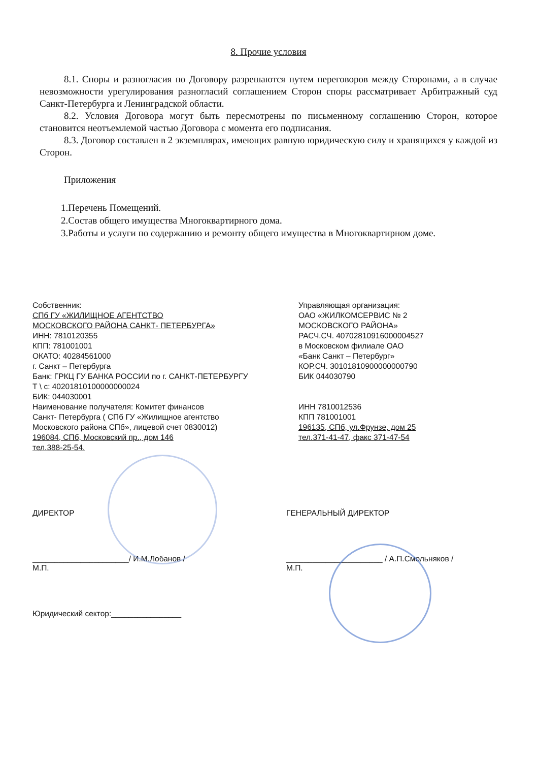8. Прочие условия
8.1. Споры и разногласия по Договору разрешаются путем переговоров между Сторонами, а в случае невозможности урегулирования разногласий соглашением Сторон споры рассматривает Арбитражный суд Санкт-Петербурга и Ленинградской области.
8.2. Условия Договора могут быть пересмотрены по письменному соглашению Сторон, которое становится неотъемлемой частью Договора с момента его подписания.
8.3. Договор составлен в 2 экземплярах, имеющих равную юридическую силу и хранящихся у каждой из Сторон.
Приложения
1.Перечень Помещений.
2.Состав общего имущества Многоквартирного дома.
3.Работы и услуги по содержанию и ремонту общего имущества в Многоквартирном доме.
Собственник:
СПб ГУ «ЖИЛИЩНОЕ АГЕНТСТВО
МОСКОВСКОГО РАЙОНА САНКТ- ПЕТЕРБУРГА»
ИНН: 7810120355
КПП: 781001001
ОКАТО: 40284561000
г. Санкт – Петербурга
Банк: ГРКЦ ГУ БАНКА РОССИИ по г. САНКТ-ПЕТЕРБУРГУ
Т \ с: 40201810100000000024
БИК: 044030001
Наименование получателя: Комитет финансов
Санкт- Петербурга ( СПб ГУ «Жилищное агентство
Московского района СПб», лицевой счет 0830012)
196084, СПб, Московский пр., дом 146
тел.388-25-54.
Управляющая организация:
ОАО «ЖИЛКОМСЕРВИС № 2
МОСКОВСКОГО РАЙОНА»
РАСЧ.СЧ. 40702810916000004527
в Московском филиале ОАО
«Банк Санкт – Петербург»
КОР.СЧ. 30101810900000000790
БИК 044030790
ИНН 7810012536
КПП 781001001
196135, СПб, ул.Фрунзе, дом 25
тел.371-41-47, факс 371-47-54
ДИРЕКТОР
______________________/ И.М.Лобанов /
М.П.
Юридический сектор:________________
ГЕНЕРАЛЬНЫЙ ДИРЕКТОР
______________________ / А.П.Смольняков /
М.П.